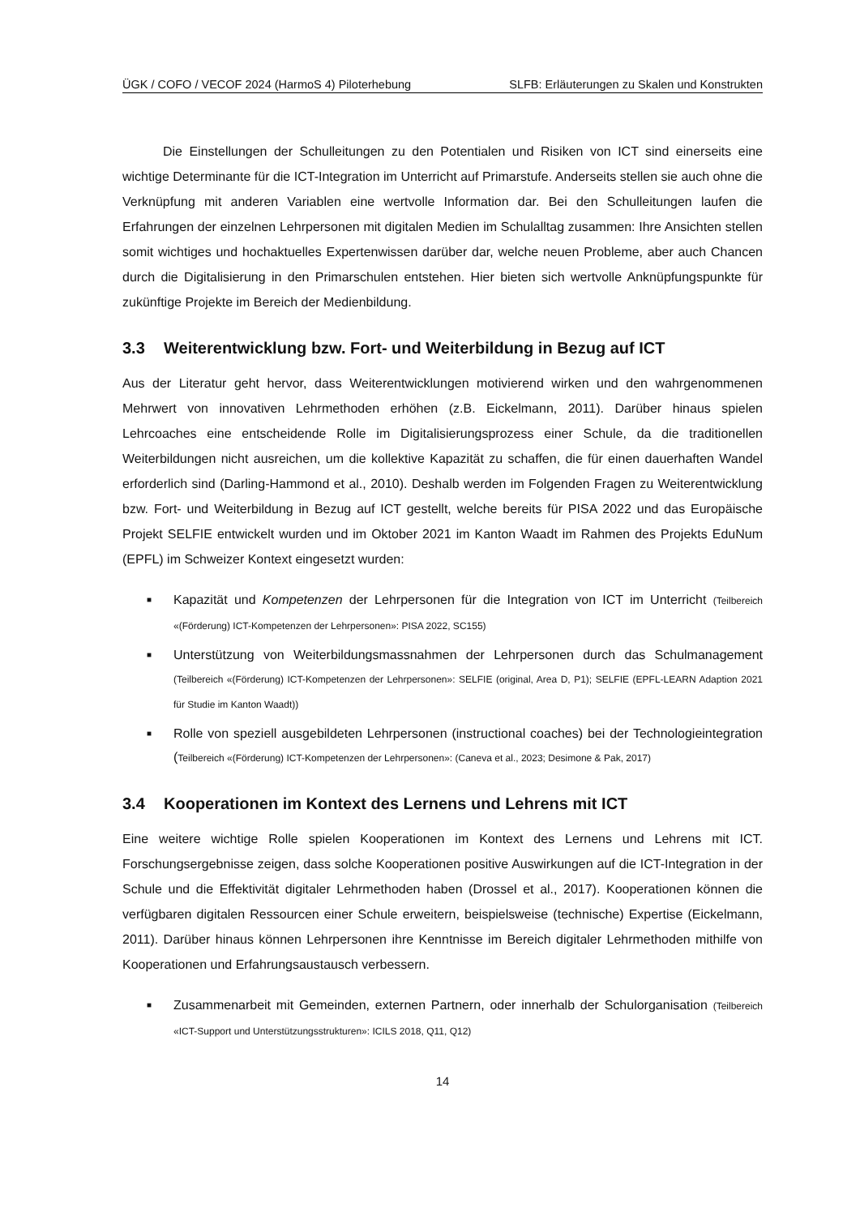ÜGK / COFO / VECOF 2024 (HarmoS 4) Piloterhebung SLFB: Erläuterungen zu Skalen und Konstrukten
Die Einstellungen der Schulleitungen zu den Potentialen und Risiken von ICT sind einerseits eine wichtige Determinante für die ICT-Integration im Unterricht auf Primarstufe. Anderseits stellen sie auch ohne die Verknüpfung mit anderen Variablen eine wertvolle Information dar. Bei den Schulleitungen laufen die Erfahrungen der einzelnen Lehrpersonen mit digitalen Medien im Schulalltag zusammen: Ihre Ansichten stellen somit wichtiges und hochaktuelles Expertenwissen darüber dar, welche neuen Probleme, aber auch Chancen durch die Digitalisierung in den Primarschulen entstehen. Hier bieten sich wertvolle Anknüpfungspunkte für zukünftige Projekte im Bereich der Medienbildung.
3.3 Weiterentwicklung bzw. Fort- und Weiterbildung in Bezug auf ICT
Aus der Literatur geht hervor, dass Weiterentwicklungen motivierend wirken und den wahrgenommenen Mehrwert von innovativen Lehrmethoden erhöhen (z.B. Eickelmann, 2011). Darüber hinaus spielen Lehrcoaches eine entscheidende Rolle im Digitalisierungsprozess einer Schule, da die traditionellen Weiterbildungen nicht ausreichen, um die kollektive Kapazität zu schaffen, die für einen dauerhaften Wandel erforderlich sind (Darling-Hammond et al., 2010). Deshalb werden im Folgenden Fragen zu Weiterentwicklung bzw. Fort- und Weiterbildung in Bezug auf ICT gestellt, welche bereits für PISA 2022 und das Europäische Projekt SELFIE entwickelt wurden und im Oktober 2021 im Kanton Waadt im Rahmen des Projekts EduNum (EPFL) im Schweizer Kontext eingesetzt wurden:
■ Kapazität und Kompetenzen der Lehrpersonen für die Integration von ICT im Unterricht (Teilbereich «(Förderung) ICT-Kompetenzen der Lehrpersonen»: PISA 2022, SC155)
■ Unterstützung von Weiterbildungsmassnahmen der Lehrpersonen durch das Schulmanagement (Teilbereich «(Förderung) ICT-Kompetenzen der Lehrpersonen»: SELFIE (original, Area D, P1); SELFIE (EPFL-LEARN Adaption 2021 für Studie im Kanton Waadt))
■ Rolle von speziell ausgebildeten Lehrpersonen (instructional coaches) bei der Technologieintegration (Teilbereich «(Förderung) ICT-Kompetenzen der Lehrpersonen»: (Caneva et al., 2023; Desimone & Pak, 2017)
3.4 Kooperationen im Kontext des Lernens und Lehrens mit ICT
Eine weitere wichtige Rolle spielen Kooperationen im Kontext des Lernens und Lehrens mit ICT. Forschungsergebnisse zeigen, dass solche Kooperationen positive Auswirkungen auf die ICT-Integration in der Schule und die Effektivität digitaler Lehrmethoden haben (Drossel et al., 2017). Kooperationen können die verfügbaren digitalen Ressourcen einer Schule erweitern, beispielsweise (technische) Expertise (Eickelmann, 2011). Darüber hinaus können Lehrpersonen ihre Kenntnisse im Bereich digitaler Lehrmethoden mithilfe von Kooperationen und Erfahrungsaustausch verbessern.
■ Zusammenarbeit mit Gemeinden, externen Partnern, oder innerhalb der Schulorganisation (Teilbereich «ICT-Support und Unterstützungsstrukturen»: ICILS 2018, Q11, Q12)
14